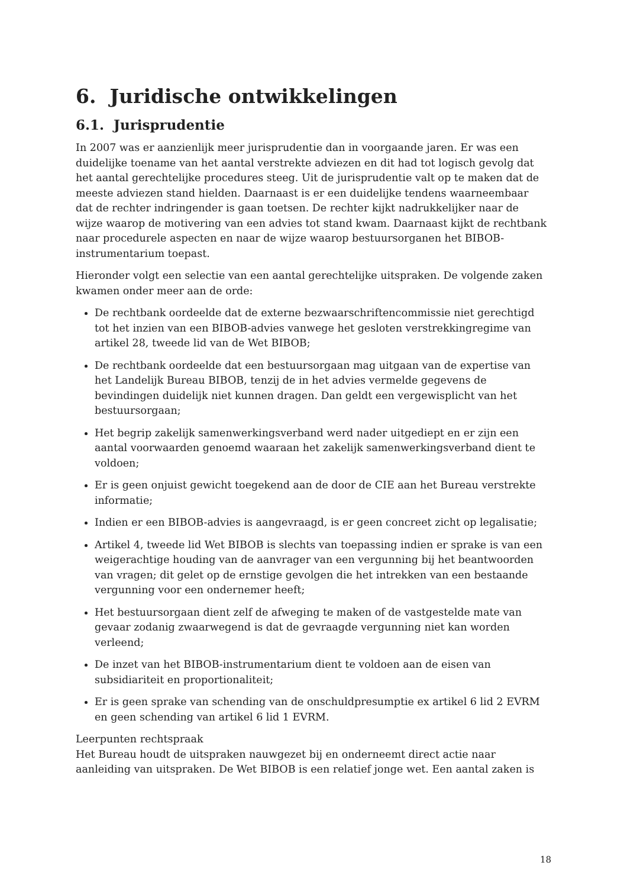6. Juridische ontwikkelingen
6.1. Jurisprudentie
In 2007 was er aanzienlijk meer jurisprudentie dan in voorgaande jaren. Er was een duidelijke toename van het aantal verstrekte adviezen en dit had tot logisch gevolg dat het aantal gerechtelijke procedures steeg. Uit de jurisprudentie valt op te maken dat de meeste adviezen stand hielden. Daarnaast is er een duidelijke tendens waarneembaar dat de rechter indringender is gaan toetsen. De rechter kijkt nadrukkelijker naar de wijze waarop de motivering van een advies tot stand kwam. Daarnaast kijkt de rechtbank naar procedurele aspecten en naar de wijze waarop bestuursorganen het BIBOB-instrumentarium toepast.
Hieronder volgt een selectie van een aantal gerechtelijke uitspraken. De volgende zaken kwamen onder meer aan de orde:
De rechtbank oordeelde dat de externe bezwaarschriftencommissie niet gerechtigd tot het inzien van een BIBOB-advies vanwege het gesloten verstrekkingregime van artikel 28, tweede lid van de Wet BIBOB;
De rechtbank oordeelde dat een bestuursorgaan mag uitgaan van de expertise van het Landelijk Bureau BIBOB, tenzij de in het advies vermelde gegevens de bevindingen duidelijk niet kunnen dragen. Dan geldt een vergewisplicht van het bestuursorgaan;
Het begrip zakelijk samenwerkingsverband werd nader uitgediept en er zijn een aantal voorwaarden genoemd waaraan het zakelijk samenwerkingsverband dient te voldoen;
Er is geen onjuist gewicht toegekend aan de door de CIE aan het Bureau verstrekte informatie;
Indien er een BIBOB-advies is aangevraagd, is er geen concreet zicht op legalisatie;
Artikel 4, tweede lid Wet BIBOB is slechts van toepassing indien er sprake is van een weigerachtige houding van de aanvrager van een vergunning bij het beantwoorden van vragen; dit gelet op de ernstige gevolgen die het intrekken van een bestaande vergunning voor een ondernemer heeft;
Het bestuursorgaan dient zelf de afweging te maken of de vastgestelde mate van gevaar zodanig zwaarwegend is dat de gevraagde vergunning niet kan worden verleend;
De inzet van het BIBOB-instrumentarium dient te voldoen aan de eisen van subsidiariteit en proportionaliteit;
Er is geen sprake van schending van de onschuldpresumptie ex artikel 6 lid 2 EVRM en geen schending van artikel 6 lid 1 EVRM.
Leerpunten rechtspraak
Het Bureau houdt de uitspraken nauwgezet bij en onderneemt direct actie naar aanleiding van uitspraken. De Wet BIBOB is een relatief jonge wet. Een aantal zaken is
18